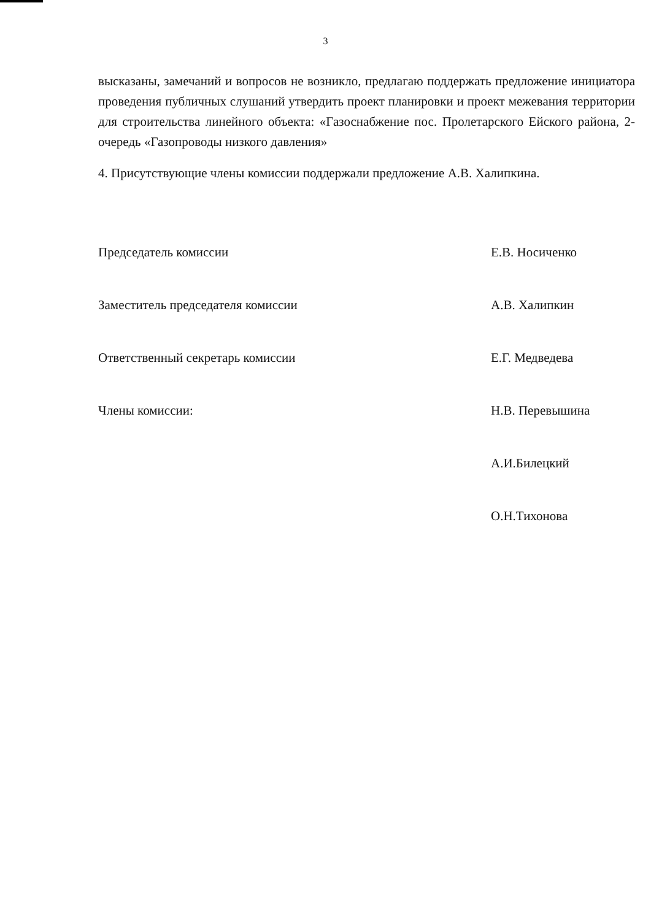3
высказаны, замечаний и вопросов не возникло, предлагаю поддержать предложение инициатора проведения публичных слушаний утвердить проект планировки и проект межевания территории для строительства линейного объекта: «Газоснабжение пос. Пролетарского Ейского района, 2-очередь «Газопроводы низкого давления»
4. Присутствующие члены комиссии поддержали предложение А.В. Халипкина.
Председатель комиссии Е.В. Носиченко
Заместитель председателя комиссии А.В. Халипкин
Ответственный секретарь комиссии Е.Г. Медведева
Члены комиссии: Н.В. Перевышина
А.И.Билецкий
О.Н.Тихонова